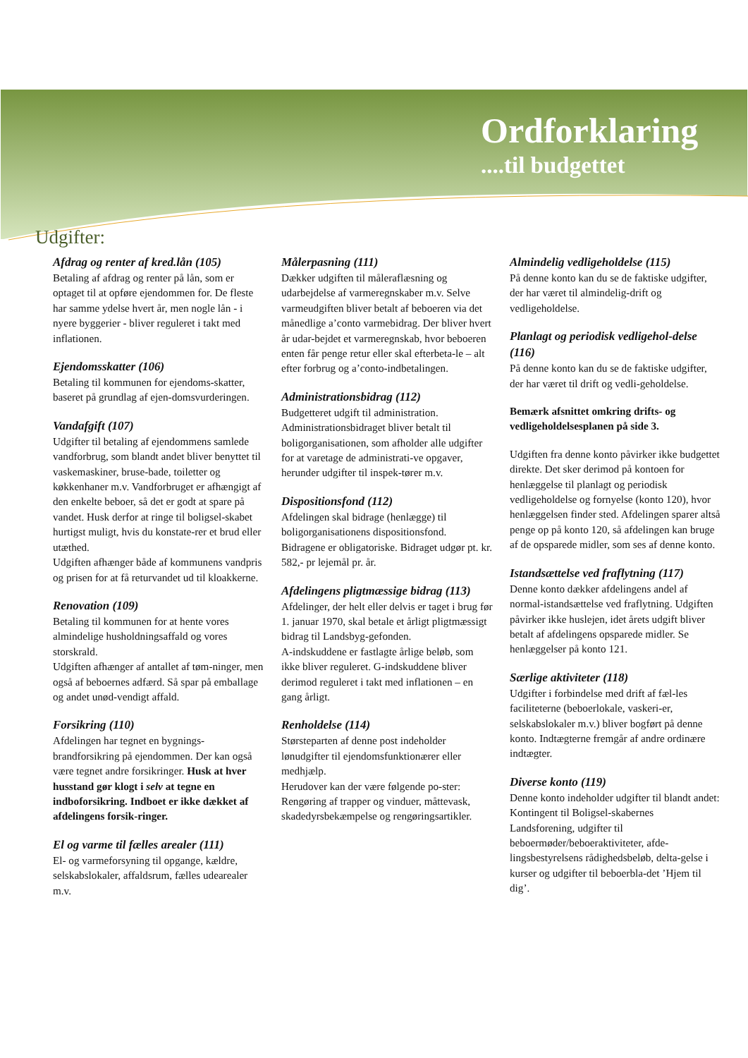Ordforklaring
....til budgettet
Udgifter:
Afdrag og renter af kred.lån (105)
Betaling af afdrag og renter på lån, som er optaget til at opføre ejendommen for. De fleste har samme ydelse hvert år, men nogle lån - i nyere byggerier - bliver reguleret i takt med inflationen.
Ejendomsskatter (106)
Betaling til kommunen for ejendoms-skatter, baseret på grundlag af ejen-domsvurderingen.
Vandafgift (107)
Udgifter til betaling af ejendommens samlede vandforbrug, som blandt andet bliver benyttet til vaskemaskiner, bruse-bade, toiletter og køkkenhaner m.v. Vandforbruget er afhængigt af den enkelte beboer, så det er godt at spare på vandet. Husk derfor at ringe til boligsel-skabet hurtigst muligt, hvis du konstate-rer et brud eller utæthed.
Udgiften afhænger både af kommunens vandpris og prisen for at få returvandet ud til kloakkerne.
Renovation (109)
Betaling til kommunen for at hente vores almindelige husholdningsaffald og vores storskrald.
Udgiften afhænger af antallet af tøm-ninger, men også af beboernes adfærd. Så spar på emballage og andet unød-vendigt affald.
Forsikring (110)
Afdelingen har tegnet en bygnings-brandforsikring på ejendommen. Der kan også være tegnet andre forsikringer. Husk at hver husstand gør klogt i selv at tegne en indboforsikring. Indboet er ikke dækket af afdelingens forsik-ringer.
El og varme til fælles arealer (111)
El- og varmeforsyning til opgange, kældre, selskabslokaler, affaldsrum, fælles udearealer m.v.
Målerpasning (111)
Dækker udgiften til måleraflæsning og udarbejdelse af varmeregnskaber m.v. Selve varmeudgiften bliver betalt af beboeren via det månedlige a’conto varmebidrag. Der bliver hvert år udar-bejdet et varmeregnskab, hvor beboeren enten får penge retur eller skal efterbeta-le – alt efter forbrug og a’conto-indbetalingen.
Administrationsbidrag (112)
Budgetteret udgift til administration. Administrationsbidraget bliver betalt til boligorganisationen, som afholder alle udgifter for at varetage de administrati-ve opgaver, herunder udgifter til inspek-tører m.v.
Dispositionsfond (112)
Afdelingen skal bidrage (henlægge) til boligorganisationens dispositionsfond. Bidragene er obligatoriske. Bidraget udgør pt. kr. 582,- pr lejemål pr. år.
Afdelingens pligtmæssige bidrag (113)
Afdelinger, der helt eller delvis er taget i brug før 1. januar 1970, skal betale et årligt pligtmæssigt bidrag til Landsbyg-gefonden.
A-indskuddene er fastlagte årlige beløb, som ikke bliver reguleret. G-indskuddene bliver derimod reguleret i takt med inflationen – en gang årligt.
Renholdelse (114)
Størsteparten af denne post indeholder lønudgifter til ejendomsfunktionærer eller medhjælp.
Herudover kan der være følgende po-ster: Rengøring af trapper og vinduer, måttevask, skadedyrsbekæmpelse og rengøringsartikler.
Almindelig vedligeholdelse (115)
På denne konto kan du se de faktiske udgifter, der har været til almindelig-drift og vedligeholdelse.
Planlagt og periodisk vedligehol-delse (116)
På denne konto kan du se de faktiske udgifter, der har været til drift og vedli-geholdelse.
Bemærk afsnittet omkring drifts- og vedligeholdelsesplanen på side 3.
Udgiften fra denne konto påvirker ikke budgettet direkte. Det sker derimod på kontoen for henlæggelse til planlagt og periodisk vedligeholdelse og fornyelse (konto 120), hvor henlæggelsen finder sted. Afdelingen sparer altså penge op på konto 120, så afdelingen kan bruge af de opsparede midler, som ses af denne konto.
Istandsættelse ved fraflytning (117)
Denne konto dækker afdelingens andel af normal-istandsættelse ved fraflytning. Udgiften påvirker ikke huslejen, idet årets udgift bliver betalt af afdelingens opsparede midler. Se henlæggelser på konto 121.
Særlige aktiviteter (118)
Udgifter i forbindelse med drift af fæl-les faciliteterne (beboerlokale, vaskeri-er, selskabslokaler m.v.) bliver bogført på denne konto. Indtægterne fremgår af andre ordinære indtægter.
Diverse konto (119)
Denne konto indeholder udgifter til blandt andet: Kontingent til Boligsel-skabernes Landsforening, udgifter til beboermøder/beboeraktiviteter, afde-lingsbestyrelsens rådighedsbeløb, delta-gelse i kurser og udgifter til beboerbla-det ’Hjem til dig’.